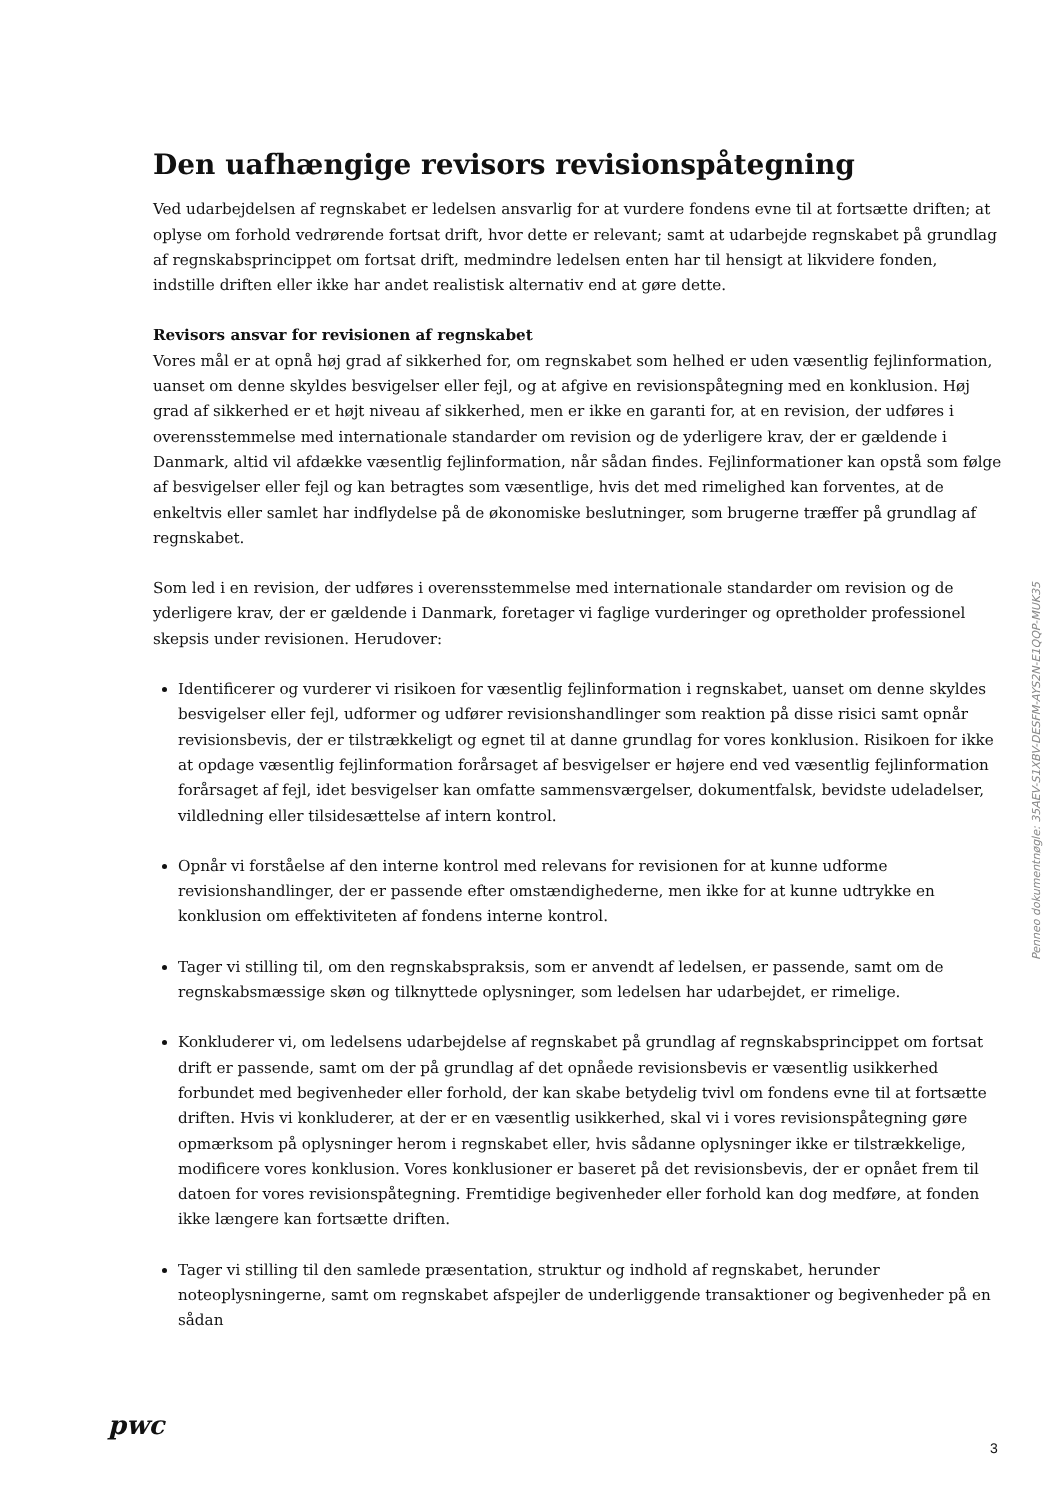Den uafhængige revisors revisionspåtegning
Ved udarbejdelsen af regnskabet er ledelsen ansvarlig for at vurdere fondens evne til at fortsætte driften; at oplyse om forhold vedrørende fortsat drift, hvor dette er relevant; samt at udarbejde regnskabet på grundlag af regnskabsprincippet om fortsat drift, medmindre ledelsen enten har til hensigt at likvidere fonden, indstille driften eller ikke har andet realistisk alternativ end at gøre dette.
Revisors ansvar for revisionen af regnskabet
Vores mål er at opnå høj grad af sikkerhed for, om regnskabet som helhed er uden væsentlig fejlinformation, uanset om denne skyldes besvigelser eller fejl, og at afgive en revisionspåtegning med en konklusion. Høj grad af sikkerhed er et højt niveau af sikkerhed, men er ikke en garanti for, at en revision, der udføres i overensstemmelse med internationale standarder om revision og de yderligere krav, der er gældende i Danmark, altid vil afdække væsentlig fejlinformation, når sådan findes. Fejlinformationer kan opstå som følge af besvigelser eller fejl og kan betragtes som væsentlige, hvis det med rimelighed kan forventes, at de enkeltvis eller samlet har indflydelse på de økonomiske beslutninger, som brugerne træffer på grundlag af regnskabet.
Som led i en revision, der udføres i overensstemmelse med internationale standarder om revision og de yderligere krav, der er gældende i Danmark, foretager vi faglige vurderinger og opretholder professionel skepsis under revisionen. Herudover:
Identificerer og vurderer vi risikoen for væsentlig fejlinformation i regnskabet, uanset om denne skyldes besvigelser eller fejl, udformer og udfører revisionshandlinger som reaktion på disse risici samt opnår revisionsbevis, der er tilstrækkeligt og egnet til at danne grundlag for vores konklusion. Risikoen for ikke at opdage væsentlig fejlinformation forårsaget af besvigelser er højere end ved væsentlig fejlinformation forårsaget af fejl, idet besvigelser kan omfatte sammensværgelser, dokumentfalsk, bevidste udeladelser, vildledning eller tilsidesættelse af intern kontrol.
Opnår vi forståelse af den interne kontrol med relevans for revisionen for at kunne udforme revisionshandlinger, der er passende efter omstændighederne, men ikke for at kunne udtrykke en konklusion om effektiviteten af fondens interne kontrol.
Tager vi stilling til, om den regnskabspraksis, som er anvendt af ledelsen, er passende, samt om de regnskabsmæssige skøn og tilknyttede oplysninger, som ledelsen har udarbejdet, er rimelige.
Konkluderer vi, om ledelsens udarbejdelse af regnskabet på grundlag af regnskabsprincippet om fortsat drift er passende, samt om der på grundlag af det opnåede revisionsbevis er væsentlig usikkerhed forbundet med begivenheder eller forhold, der kan skabe betydelig tvivl om fondens evne til at fortsætte driften. Hvis vi konkluderer, at der er en væsentlig usikkerhed, skal vi i vores revisionspåtegning gøre opmærksom på oplysninger herom i regnskabet eller, hvis sådanne oplysninger ikke er tilstrækkelige, modificere vores konklusion. Vores konklusioner er baseret på det revisionsbevis, der er opnået frem til datoen for vores revisionspåtegning. Fremtidige begivenheder eller forhold kan dog medføre, at fonden ikke længere kan fortsætte driften.
Tager vi stilling til den samlede præsentation, struktur og indhold af regnskabet, herunder noteoplysningerne, samt om regnskabet afspejler de underliggende transaktioner og begivenheder på en sådan
Penneo dokumentnøgle: 35AEV-S1XBV-DESFM-AYS2N-E1QQP-MUK35
pwc
3